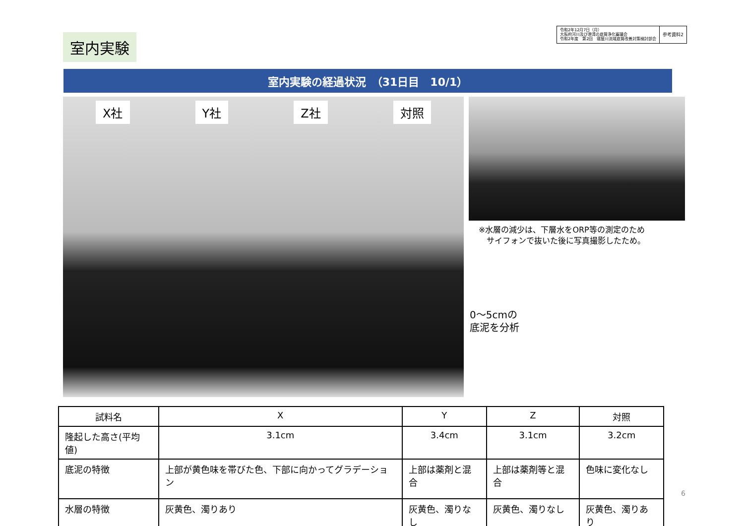室内実験
令和2年12月7日（月）
大阪府河川及び港湾の底質浄化審議会
令和2年度　第2回　寝屋川流域底質改善対策検討部会
参考資料2
室内実験の経過状況　（31日目　10/1）
X社 Y社 Z社 対照
※水層の減少は、下層水をORP等の測定のため
　サイフォンで抜いた後に写真撮影したため。
0～5cmの
底泥を分析
| 試料名 | X | Y | Z | 対照 |
| --- | --- | --- | --- | --- |
| 隆起した高さ(平均値) | 3.1cm | 3.4cm | 3.1cm | 3.2cm |
| 底泥の特徴 | 上部が黄色味を帯びた色、下部に向かってグラデーション | 上部は薬剤と混合 | 上部は薬剤等と混合 | 色味に変化なし |
| 水層の特徴 | 灰黄色、濁りあり | 灰黄色、濁りなし | 灰黄色、濁りなし | 灰黄色、濁りあり |
6